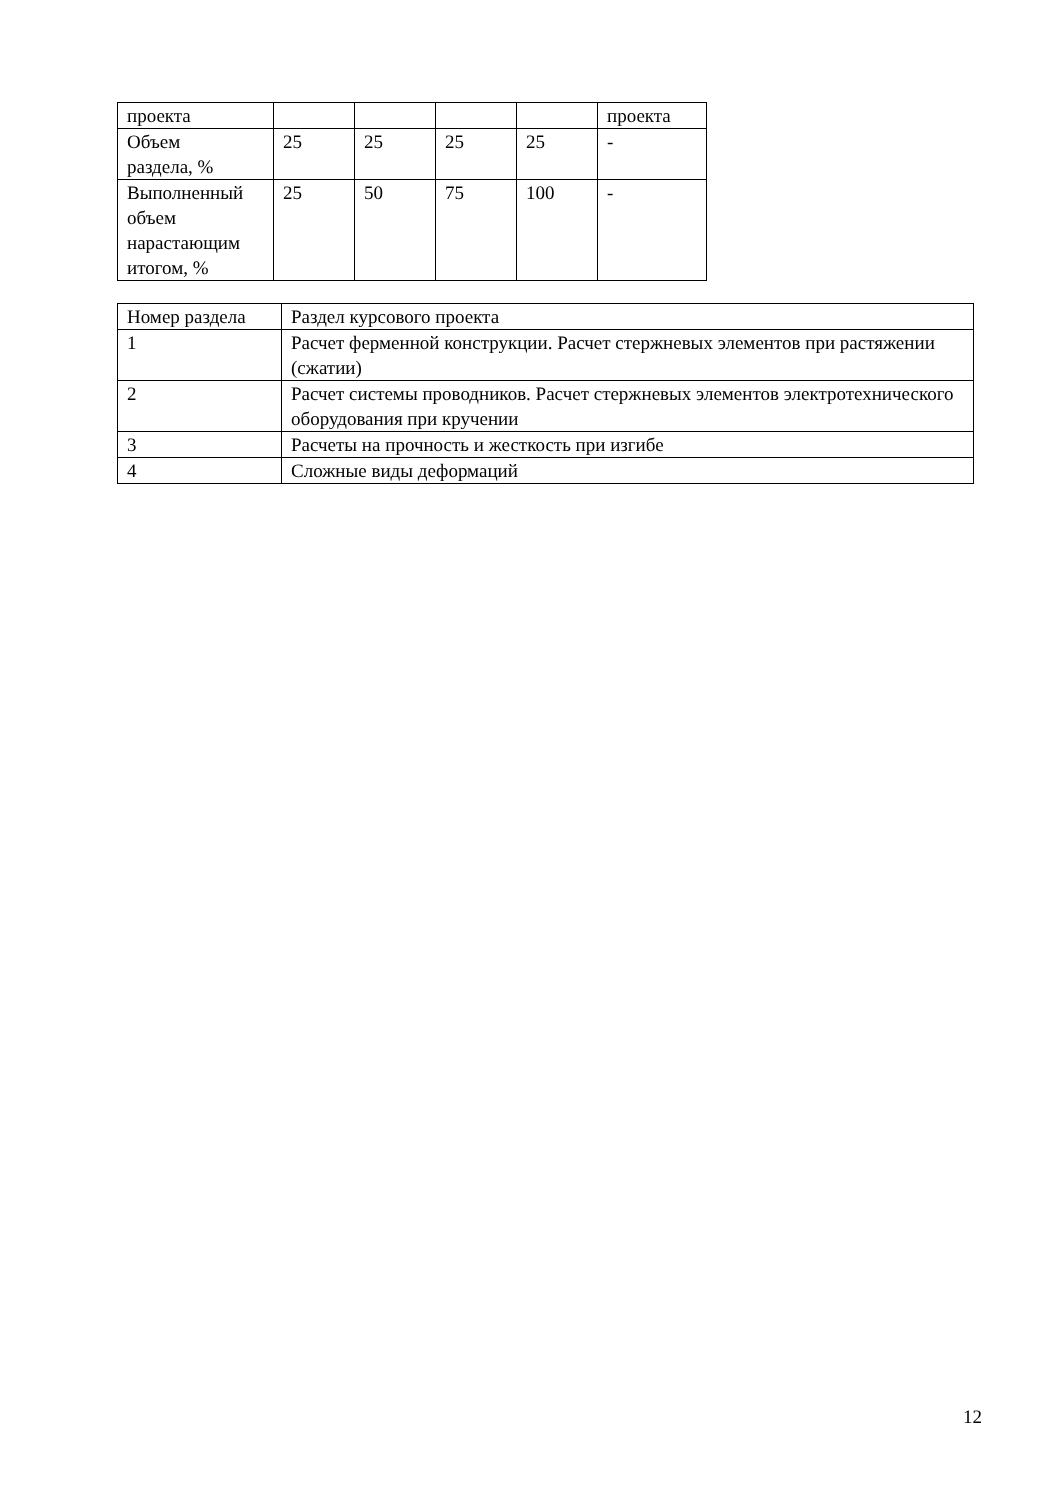| проекта | | | | | проекта |
| Объем раздела, % | 25 | 25 | 25 | 25 | - |
| Выполненный объем нарастающим итогом, % | 25 | 50 | 75 | 100 | - |
| Номер раздела | Раздел курсового проекта |
| 1 | Расчет ферменной конструкции. Расчет стержневых элементов при растяжении (сжатии) |
| 2 | Расчет системы проводников. Расчет стержневых элементов электротехнического оборудования при кручении |
| 3 | Расчеты на прочность и жесткость при изгибе |
| 4 | Сложные виды деформаций |
12